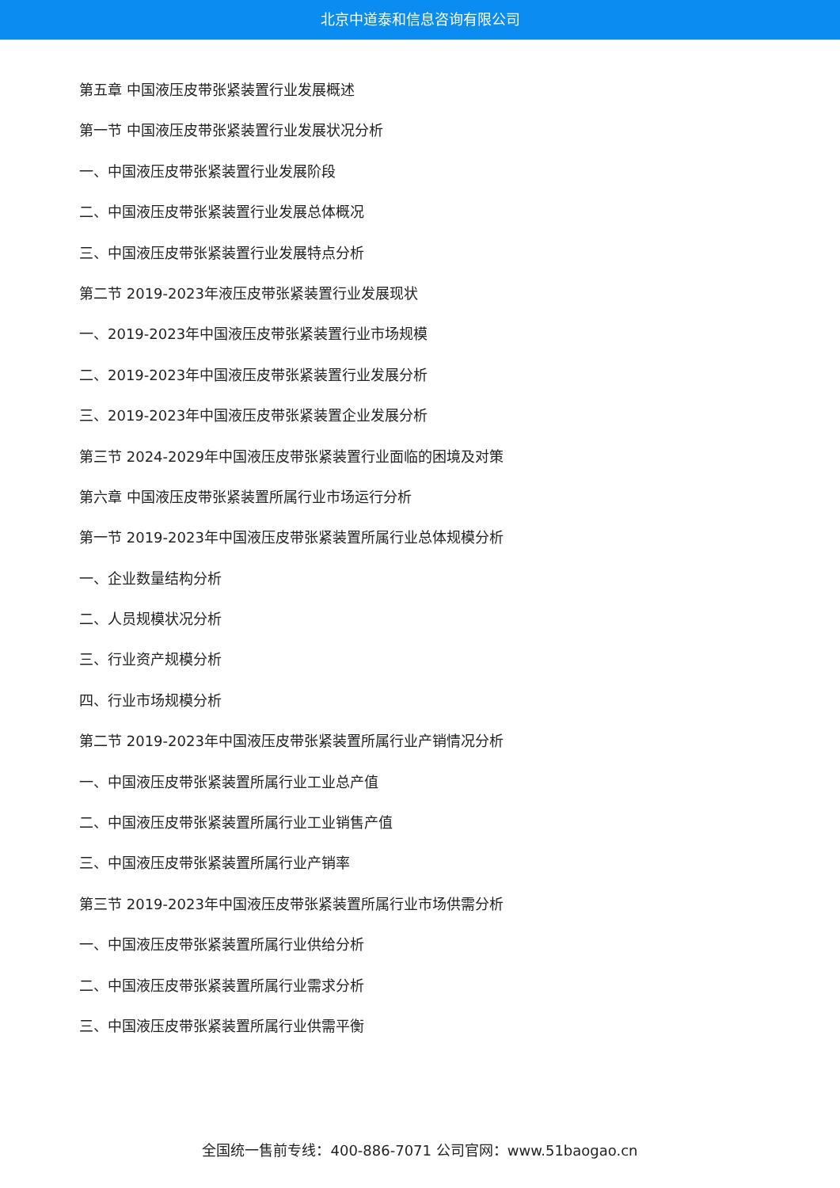北京中道泰和信息咨询有限公司
第五章 中国液压皮带张紧装置行业发展概述
第一节 中国液压皮带张紧装置行业发展状况分析
一、中国液压皮带张紧装置行业发展阶段
二、中国液压皮带张紧装置行业发展总体概况
三、中国液压皮带张紧装置行业发展特点分析
第二节 2019-2023年液压皮带张紧装置行业发展现状
一、2019-2023年中国液压皮带张紧装置行业市场规模
二、2019-2023年中国液压皮带张紧装置行业发展分析
三、2019-2023年中国液压皮带张紧装置企业发展分析
第三节 2024-2029年中国液压皮带张紧装置行业面临的困境及对策
第六章 中国液压皮带张紧装置所属行业市场运行分析
第一节 2019-2023年中国液压皮带张紧装置所属行业总体规模分析
一、企业数量结构分析
二、人员规模状况分析
三、行业资产规模分析
四、行业市场规模分析
第二节 2019-2023年中国液压皮带张紧装置所属行业产销情况分析
一、中国液压皮带张紧装置所属行业工业总产值
二、中国液压皮带张紧装置所属行业工业销售产值
三、中国液压皮带张紧装置所属行业产销率
第三节 2019-2023年中国液压皮带张紧装置所属行业市场供需分析
一、中国液压皮带张紧装置所属行业供给分析
二、中国液压皮带张紧装置所属行业需求分析
三、中国液压皮带张紧装置所属行业供需平衡
全国统一售前专线：400-886-7071 公司官网：www.51baogao.cn